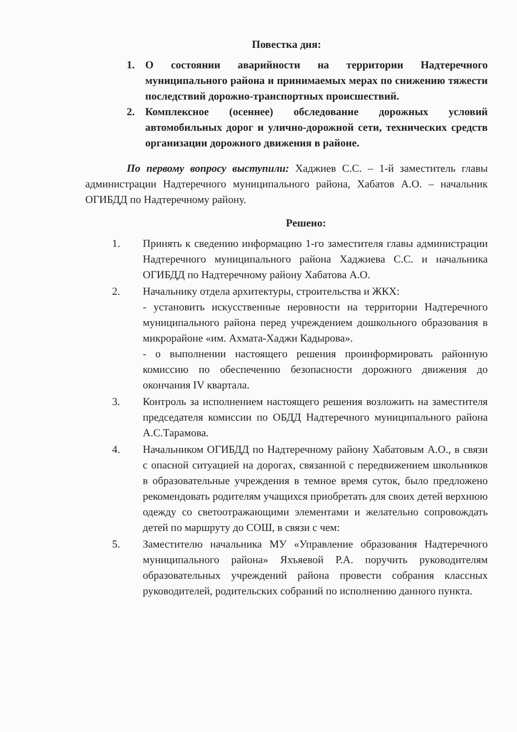Повестка дня:
1. О состоянии аварийности на территории Надтеречного муниципального района и принимаемых мерах по снижению тяжести последствий дорожно-транспортных происшествий.
2. Комплексное (осеннее) обследование дорожных условий автомобильных дорог и улично-дорожной сети, технических средств организации дорожного движения в районе.
По первому вопросу выступили: Хаджиев С.С. – 1-й заместитель главы администрации Надтеречного муниципального района, Хабатов А.О. – начальник ОГИБДД по Надтеречному району.
Решено:
1. Принять к сведению информацию 1-го заместителя главы администрации Надтеречного муниципального района Хаджиева С.С. и начальника ОГИБДД по Надтеречному району Хабатова А.О.
2. Начальнику отдела архитектуры, строительства и ЖКХ:
- установить искусственные неровности на территории Надтеречного муниципального района перед учреждением дошкольного образования в микрорайоне «им. Ахмата-Хаджи Кадырова».
- о выполнении настоящего решения проинформировать районную комиссию по обеспечению безопасности дорожного движения до окончания IV квартала.
3. Контроль за исполнением настоящего решения возложить на заместителя председателя комиссии по ОБДД Надтеречного муниципального района А.С.Тарамова.
4. Начальником ОГИБДД по Надтеречному району Хабатовым А.О., в связи с опасной ситуацией на дорогах, связанной с передвижением школьников в образовательные учреждения в темное время суток, было предложено рекомендовать родителям учащихся приобретать для своих детей верхнюю одежду со светоотражающими элементами и желательно сопровождать детей по маршруту до СОШ, в связи с чем:
5. Заместителю начальника МУ «Управление образования Надтеречного муниципального района» Яхъяевой Р.А. поручить руководителям образовательных учреждений района провести собрания классных руководителей, родительских собраний по исполнению данного пункта.